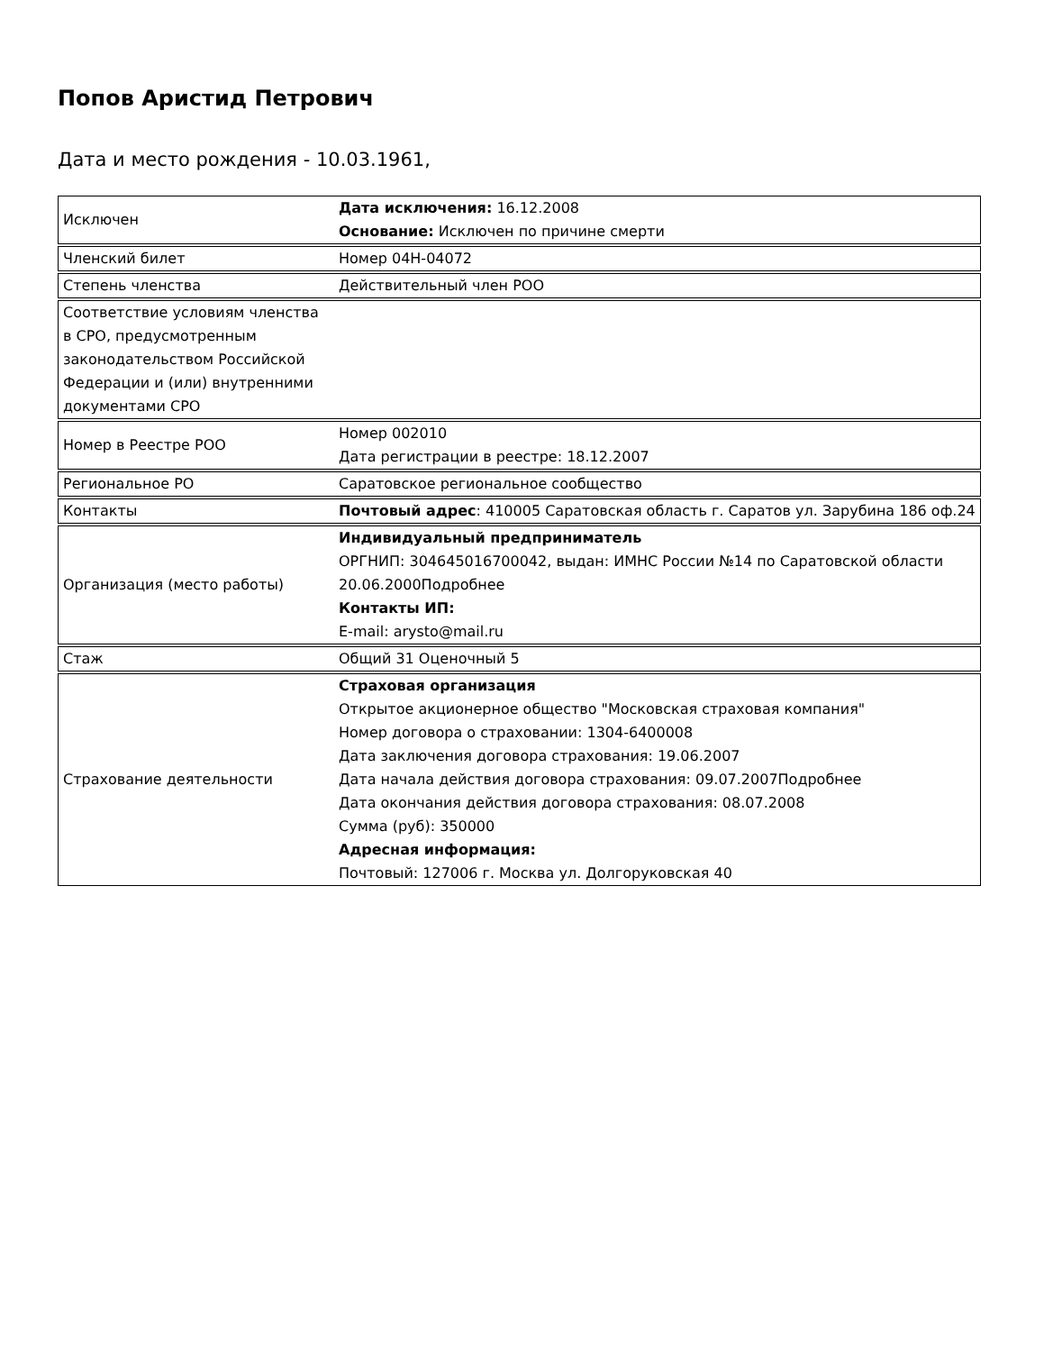Попов Аристид Петрович
Дата и место рождения - 10.03.1961,
| Исключен | Дата исключения: 16.12.2008 Основание: Исключен по причине смерти |
| Членский билет | Номер 04Н-04072 |
| Степень членства | Действительный член РОО |
| Соответствие условиям членства в СРО, предусмотренным законодательством Российской Федерации и (или) внутренними документами СРО | |
| Номер в Реестре РОО | Номер 002010 Дата регистрации в реестре: 18.12.2007 |
| Региональное РО | Саратовское региональное сообщество |
| Контакты | Почтовый адрес : 410005 Саратовская область г. Саратов ул. Зарубина 186 оф.24 |
| Организация (место работы) | Индивидуальный предприниматель ОРГНИП: 304645016700042, выдан: ИМНС России №14 по Саратовской области 20.06.2000Подробнее Контакты ИП: E-mail: arysto@mail.ru |
| Стаж | Общий 31 Оценочный 5 |
| Страхование деятельности | Страховая организация Открытое акционерное общество "Московская страховая компания" Номер договора о страховании: 1304-6400008 Дата заключения договора страхования: 19.06.2007 Дата начала действия договора страхования: 09.07.2007Подробнее Дата окончания действия договора страхования: 08.07.2008 Сумма (руб): 350000 Адресная информация: Почтовый: 127006 г. Москва ул. Долгоруковская 40 |